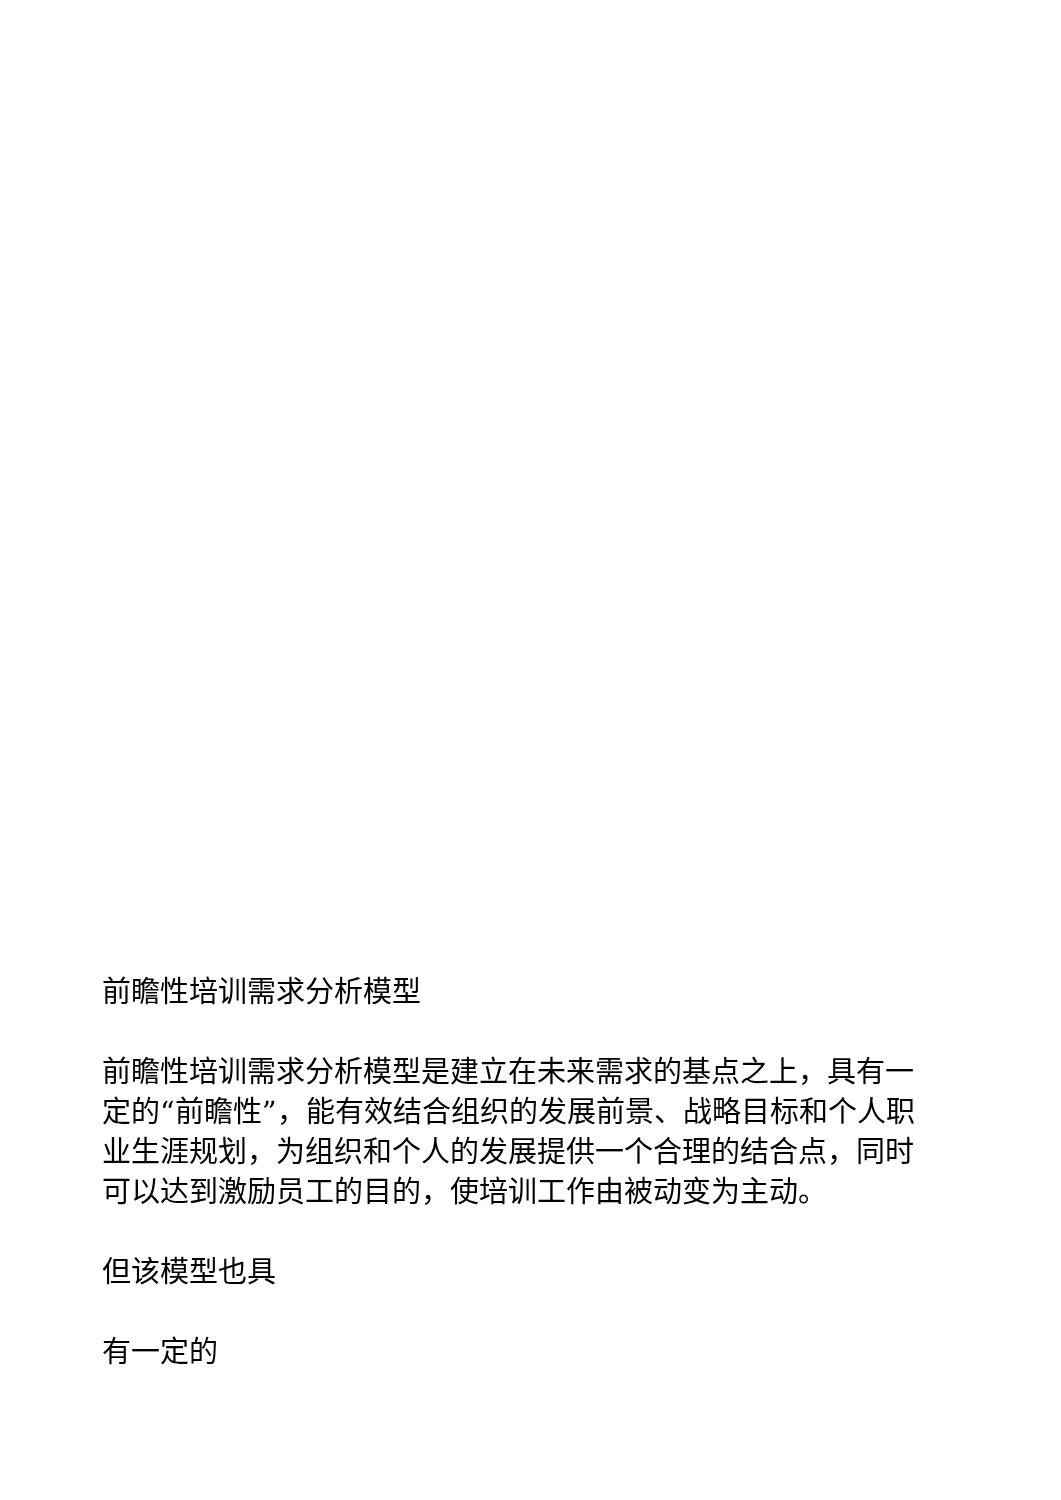前瞻性培训需求分析模型
前瞻性培训需求分析模型是建立在未来需求的基点之上，具有一定的“前瞻性”，能有效结合组织的发展前景、战略目标和个人职业生涯规划，为组织和个人的发展提供一个合理的结合点，同时可以达到激励员工的目的，使培训工作由被动变为主动。
但该模型也具
有一定的